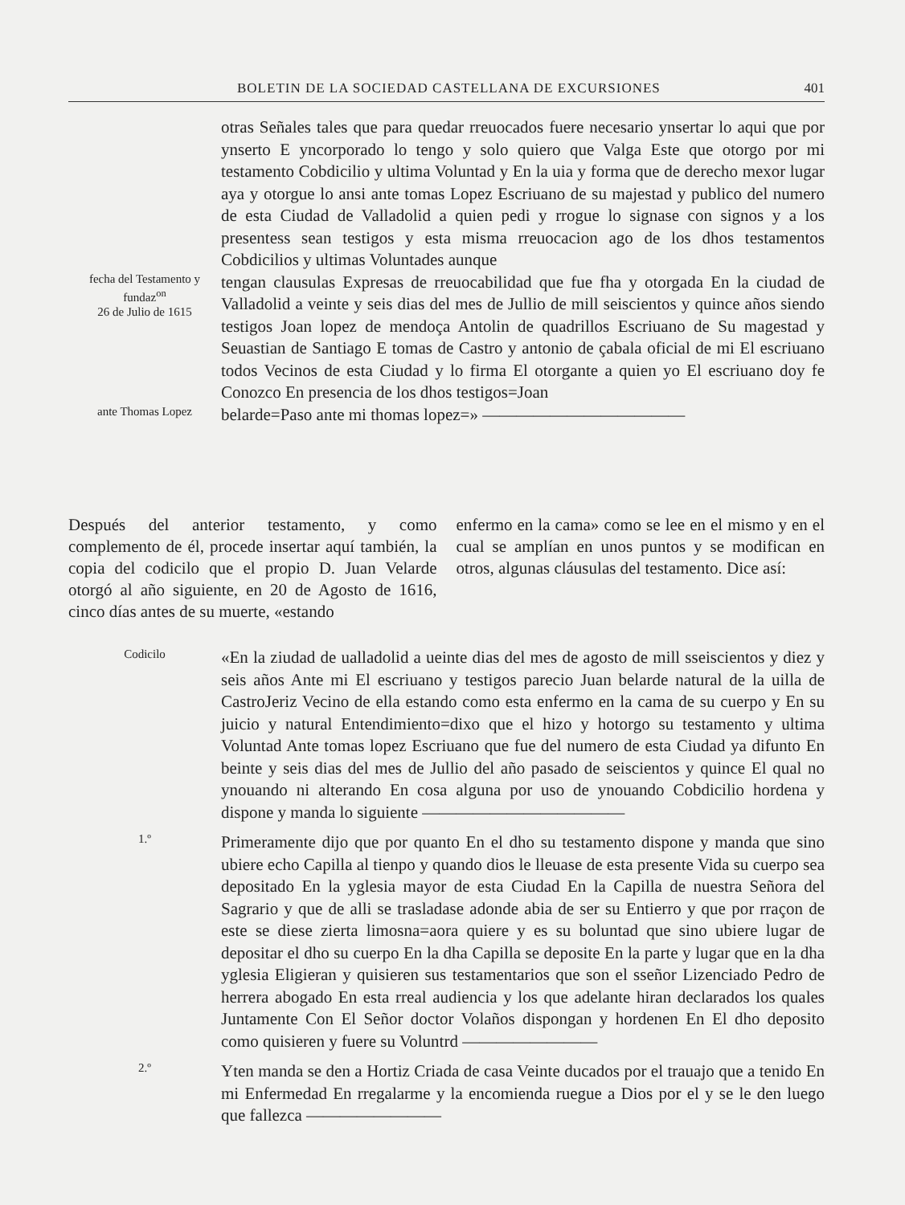BOLETIN DE LA SOCIEDAD CASTELLANA DE EXCURSIONES 401
otras Señales tales que para quedar rreuocados fuere necesario ynsertar lo aqui que por ynserto E yncorporado lo tengo y solo quiero que Valga Este que otorgo por mi testamento Cobdicilio y ultima Voluntad y En la uia y forma que de derecho mexor lugar aya y otorgue lo ansi ante tomas Lopez Escriuano de su majestad y publico del numero de esta Ciudad de Valladolid a quien pedi y rrogue lo signase con signos y a los presentess sean testigos y esta misma rreuocacion ago de los dhos testamentos Cobdicilios y ultimas Voluntades aunque
fecha del Testamento y fundaz<sup>on</sup>
26 de Julio de 1615
tengan clausulas Expresas de rreuocabilidad que fue fha y otorgada En la ciudad de Valladolid a veinte y seis dias del mes de Jullio de mill seiscientos y quince años siendo testigos Joan lopez de mendoça Antolin de quadrillos Escriuano de Su magestad y Seuastian de Santiago E tomas de Castro y antonio de çabala oficial de mi El escriuano todos Vecinos de esta Ciudad y lo firma El otorgante a quien yo El escriuano doy fe Conozco En presencia de los dhos testigos=Joan
ante Thomas Lopez
belarde=Paso ante mi thomas lopez=» ————————————
Después del anterior testamento, y como complemento de él, procede insertar aquí también, la copia del codicilo que el propio D. Juan Velarde otorgó al año siguiente, en 20 de Agosto de 1616, cinco días antes de su muerte, «estando
enfermo en la cama» como se lee en el mismo y en el cual se amplían en unos puntos y se modifican en otros, algunas cláusulas del testamento. Dice así:
Codicilo
«En la ziudad de ualladolid a ueinte dias del mes de agosto de mill sseiscientos y diez y seis años Ante mi El escriuano y testigos parecio Juan belarde natural de la uilla de CastroJeriz Vecino de ella estando como esta enfermo en la cama de su cuerpo y En su juicio y natural Entendimiento=dixo que el hizo y hotorgo su testamento y ultima Voluntad Ante tomas lopez Escriuano que fue del numero de esta Ciudad ya difunto En beinte y seis dias del mes de Jullio del año pasado de seiscientos y quince El qual no ynouando ni alterando En cosa alguna por uso de ynouando Cobdicilio hordena y dispone y manda lo siguiente ————————————
1.º
Primeramente dijo que por quanto En el dho su testamento dispone y manda que sino ubiere echo Capilla al tienpo y quando dios le lleuase de esta presente Vida su cuerpo sea depositado En la yglesia mayor de esta Ciudad En la Capilla de nuestra Señora del Sagrario y que de alli se trasladase adonde abia de ser su Entierro y que por rraçon de este se diese zierta limosna=aora quiere y es su boluntad que sino ubiere lugar de depositar el dho su cuerpo En la dha Capilla se deposite En la parte y lugar que en la dha yglesia Eligieran y quisieren sus testamentarios que son el sseñor Lizenciado Pedro de herrera abogado En esta rreal audiencia y los que adelante hiran declarados los quales Juntamente Con El Señor doctor Volaños dispongan y hordenen En El dho deposito como quisieren y fuere su Voluntrd ————————
2.º
Yten manda se den a Hortiz Criada de casa Veinte ducados por el trauajo que a tenido En mi Enfermedad En rregalarme y la encomienda ruegue a Dios por el y se le den luego que fallezca ————————